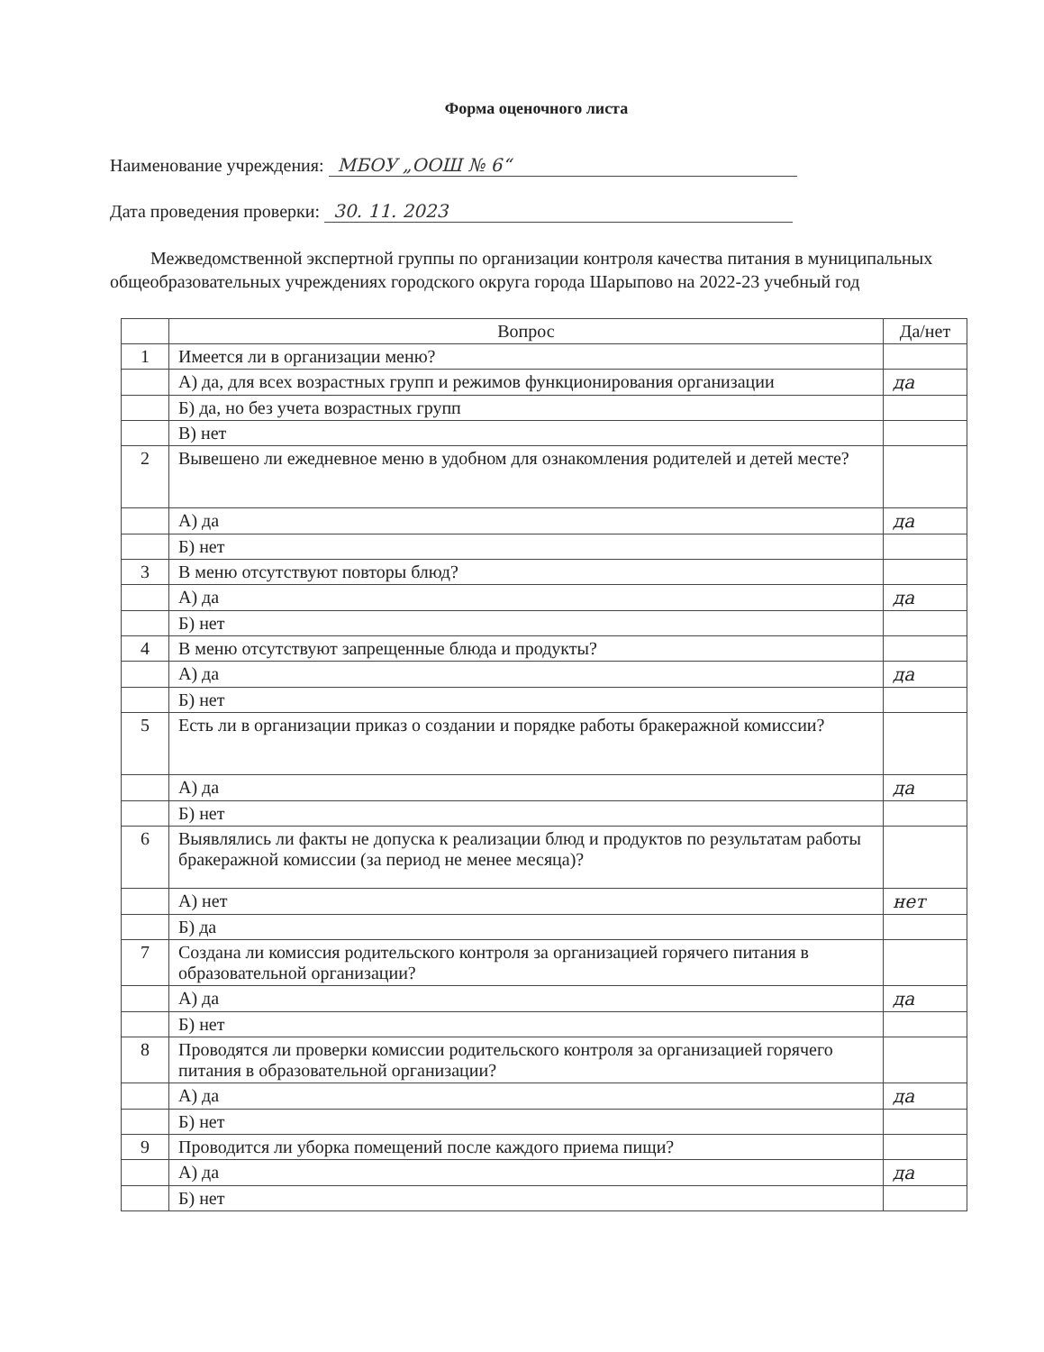Форма оценочного листа
Наименование учреждения: МБОУ „ООШ № 6“
Дата проведения проверки: 30. 11. 2023
Межведомственной экспертной группы по организации контроля качества питания в муниципальных общеобразовательных учреждениях городского округа города Шарыпово на 2022-23 учебный год
| | Вопрос | Да/нет |
| --- | --- | --- |
| 1 | Имеется ли в организации меню? | |
| | А) да, для всех возрастных групп и режимов функционирования организации | да |
| | Б) да, но без учета возрастных групп | |
| | В) нет | |
| 2 | Вывешено ли ежедневное меню в удобном для ознакомления родителей и детей месте? | |
| | А) да | да |
| | Б) нет | |
| 3 | В меню отсутствуют повторы блюд? | |
| | А) да | да |
| | Б) нет | |
| 4 | В меню отсутствуют запрещенные блюда и продукты? | |
| | А) да | да |
| | Б) нет | |
| 5 | Есть ли в организации приказ о создании и порядке работы бракеражной комиссии? | |
| | А) да | да |
| | Б) нет | |
| 6 | Выявлялись ли факты не допуска к реализации блюд и продуктов по результатам работы бракеражной комиссии (за период не менее месяца)? | |
| | А) нет | нет |
| | Б) да | |
| 7 | Создана ли комиссия родительского контроля за организацией горячего питания в образовательной организации? | |
| | А) да | да |
| | Б) нет | |
| 8 | Проводятся ли проверки комиссии родительского контроля за организацией горячего питания в образовательной организации? | |
| | А) да | да |
| | Б) нет | |
| 9 | Проводится ли уборка помещений после каждого приема пищи? | |
| | А) да | да |
| | Б) нет | |